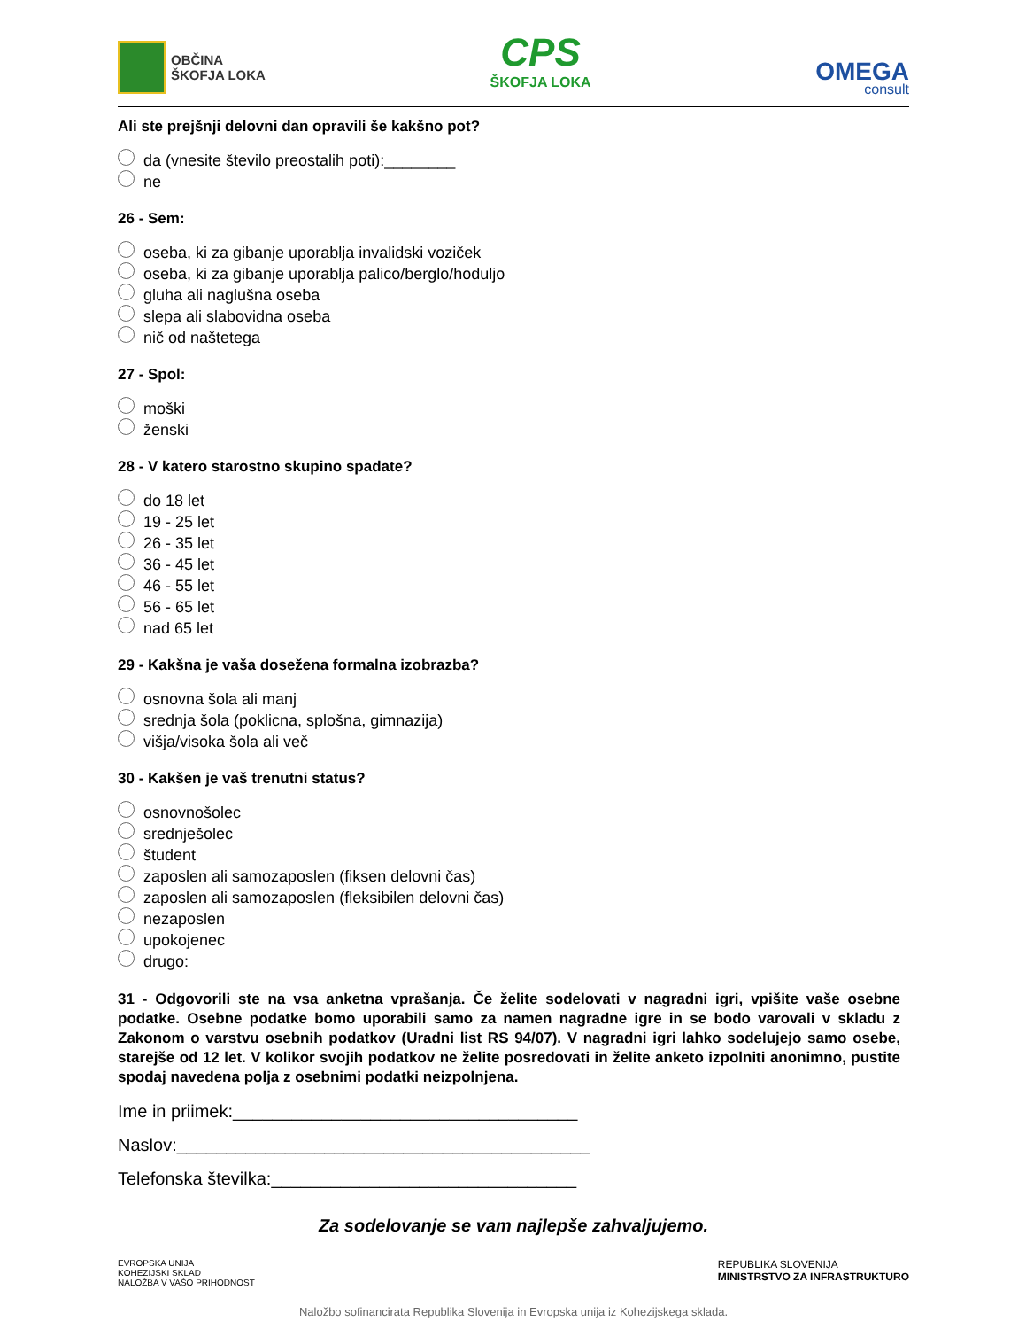OBČINA
ŠKOFJA LOKA
CPS
ŠKOFJA LOKA
OMEGA
consult
Ali ste prejšnji delovni dan opravili še kakšno pot?
da (vnesite število preostalih poti):________
ne
26 - Sem:
oseba, ki za gibanje uporablja invalidski voziček
oseba, ki za gibanje uporablja palico/berglo/hoduljo
gluha ali naglušna oseba
slepa ali slabovidna oseba
nič od naštetega
27 - Spol:
moški
ženski
28 - V katero starostno skupino spadate?
do 18 let
19 - 25 let
26 - 35 let
36 - 45 let
46 - 55 let
56 - 65 let
nad 65 let
29 - Kakšna je vaša dosežena formalna izobrazba?
osnovna šola ali manj
srednja šola (poklicna, splošna, gimnazija)
višja/visoka šola ali več
30 - Kakšen je vaš trenutni status?
osnovnošolec
srednješolec
študent
zaposlen ali samozaposlen (fiksen delovni čas)
zaposlen ali samozaposlen (fleksibilen delovni čas)
nezaposlen
upokojenec
drugo:
31 - Odgovorili ste na vsa anketna vprašanja. Če želite sodelovati v nagradni igri, vpišite vaše osebne podatke. Osebne podatke bomo uporabili samo za namen nagradne igre in se bodo varovali v skladu z Zakonom o varstvu osebnih podatkov (Uradni list RS 94/07). V nagradni igri lahko sodelujejo samo osebe, starejše od 12 let. V kolikor svojih podatkov ne želite posredovati in želite anketo izpolniti anonimno, pustite spodaj navedena polja z osebnimi podatki neizpolnjena.
Ime in priimek:___________________________________
Naslov:__________________________________________
Telefonska številka:_______________________________
Za sodelovanje se vam najlepše zahvaljujemo.
EVROPSKA UNIJA
KOHEZIJSKI SKLAD
NALOŽBA V VAŠO PRIHODNOST
REPUBLIKA SLOVENIJA
MINISTRSTVO ZA INFRASTRUKTURO
Naložbo sofinancirata Republika Slovenija in Evropska unija iz Kohezijskega sklada.